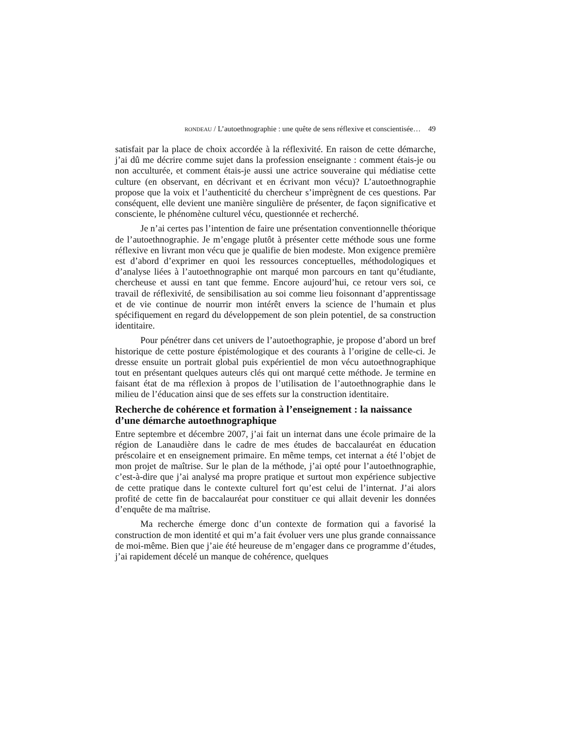RONDEAU / L’autoethnographie : une quête de sens réflexive et conscientisée… 49
satisfait par la place de choix accordée à la réflexivité. En raison de cette démarche, j’ai dû me décrire comme sujet dans la profession enseignante : comment étais-je ou non acculturée, et comment étais-je aussi une actrice souveraine qui médiatise cette culture (en observant, en décrivant et en écrivant mon vécu)? L’autoethnographie propose que la voix et l’authenticité du chercheur s’imprègnent de ces questions. Par conséquent, elle devient une manière singulière de présenter, de façon significative et consciente, le phénomène culturel vécu, questionnée et recherché.
Je n’ai certes pas l’intention de faire une présentation conventionnelle théorique de l’autoethnographie. Je m’engage plutôt à présenter cette méthode sous une forme réflexive en livrant mon vécu que je qualifie de bien modeste. Mon exigence première est d’abord d’exprimer en quoi les ressources conceptuelles, méthodologiques et d’analyse liées à l’autoethnographie ont marqué mon parcours en tant qu’étudiante, chercheuse et aussi en tant que femme. Encore aujourd’hui, ce retour vers soi, ce travail de réflexivité, de sensibilisation au soi comme lieu foisonnant d’apprentissage et de vie continue de nourrir mon intérêt envers la science de l’humain et plus spécifiquement en regard du développement de son plein potentiel, de sa construction identitaire.
Pour pénétrer dans cet univers de l’autoethographie, je propose d’abord un bref historique de cette posture épistémologique et des courants à l’origine de celle-ci. Je dresse ensuite un portrait global puis expérientiel de mon vécu autoethnographique tout en présentant quelques auteurs clés qui ont marqué cette méthode. Je termine en faisant état de ma réflexion à propos de l’utilisation de l’autoethnographie dans le milieu de l’éducation ainsi que de ses effets sur la construction identitaire.
Recherche de cohérence et formation à l’enseignement : la naissance d’une démarche autoethnographique
Entre septembre et décembre 2007, j’ai fait un internat dans une école primaire de la région de Lanaudière dans le cadre de mes études de baccalauréat en éducation préscolaire et en enseignement primaire. En même temps, cet internat a été l’objet de mon projet de maîtrise. Sur le plan de la méthode, j’ai opté pour l’autoethnographie, c’est-à-dire que j’ai analysé ma propre pratique et surtout mon expérience subjective de cette pratique dans le contexte culturel fort qu’est celui de l’internat. J’ai alors profité de cette fin de baccalauréat pour constituer ce qui allait devenir les données d’enquête de ma maîtrise.
Ma recherche émerge donc d’un contexte de formation qui a favorisé la construction de mon identité et qui m’a fait évoluer vers une plus grande connaissance de moi-même. Bien que j’aie été heureuse de m’engager dans ce programme d’études, j’ai rapidement décelé un manque de cohérence, quelques